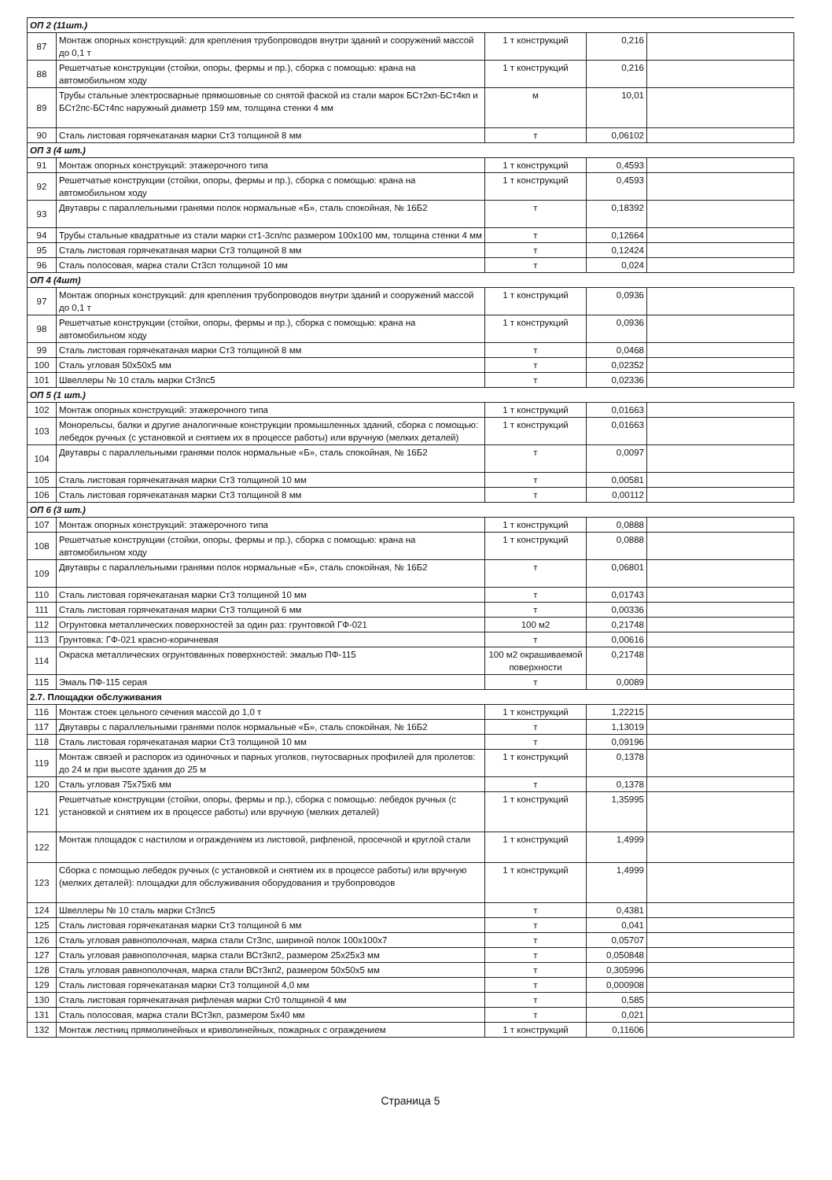| ОП 2 (11шт.) | | | | |
| 87 | Монтаж опорных конструкций: для крепления трубопроводов внутри зданий и сооружений массой до 0,1 т | 1 т конструкций | 0,216 | |
| 88 | Решетчатые конструкции (стойки, опоры, фермы и пр.), сборка с помощью: крана на автомобильном ходу | 1 т конструкций | 0,216 | |
| 89 | Трубы стальные электросварные прямошовные со снятой фаской из стали марок БСт2кп-БСт4кп и БСт2пс-БСт4пс наружный диаметр 159 мм, толщина стенки 4 мм | м | 10,01 | |
| 90 | Сталь листовая горячекатаная марки Ст3 толщиной 8 мм | т | 0,06102 | |
| ОП 3 (4 шт.) | | | | |
| 91 | Монтаж опорных конструкций: этажерочного типа | 1 т конструкций | 0,4593 | |
| 92 | Решетчатые конструкции (стойки, опоры, фермы и пр.), сборка с помощью: крана на автомобильном ходу | 1 т конструкций | 0,4593 | |
| 93 | Двутавры с параллельными гранями полок нормальные «Б», сталь спокойная, № 16Б2 | т | 0,18392 | |
| 94 | Трубы стальные квадратные из стали марки ст1-3сп/пс размером 100x100 мм, толщина стенки 4 мм | т | 0,12664 | |
| 95 | Сталь листовая горячекатаная марки Ст3 толщиной 8 мм | т | 0,12424 | |
| 96 | Сталь полосовая, марка стали Ст3сп толщиной 10 мм | т | 0,024 | |
| ОП 4 (4шт) | | | | |
| 97 | Монтаж опорных конструкций: для крепления трубопроводов внутри зданий и сооружений массой до 0,1 т | 1 т конструкций | 0,0936 | |
| 98 | Решетчатые конструкции (стойки, опоры, фермы и пр.), сборка с помощью: крана на автомобильном ходу | 1 т конструкций | 0,0936 | |
| 99 | Сталь листовая горячекатаная марки Ст3 толщиной 8 мм | т | 0,0468 | |
| 100 | Сталь угловая 50x50x5 мм | т | 0,02352 | |
| 101 | Швеллеры № 10 сталь марки Ст3пс5 | т | 0,02336 | |
| ОП 5 (1 шт.) | | | | |
| 102 | Монтаж опорных конструкций: этажерочного типа | 1 т конструкций | 0,01663 | |
| 103 | Монорельсы, балки и другие аналогичные конструкции промышленных зданий, сборка с помощью: лебедок ручных (с установкой и снятием их в процессе работы) или вручную (мелких деталей) | 1 т конструкций | 0,01663 | |
| 104 | Двутавры с параллельными гранями полок нормальные «Б», сталь спокойная, № 16Б2 | т | 0,0097 | |
| 105 | Сталь листовая горячекатаная марки Ст3 толщиной 10 мм | т | 0,00581 | |
| 106 | Сталь листовая горячекатаная марки Ст3 толщиной 8 мм | т | 0,00112 | |
| ОП 6 (3 шт.) | | | | |
| 107 | Монтаж опорных конструкций: этажерочного типа | 1 т конструкций | 0,0888 | |
| 108 | Решетчатые конструкции (стойки, опоры, фермы и пр.), сборка с помощью: крана на автомобильном ходу | 1 т конструкций | 0,0888 | |
| 109 | Двутавры с параллельными гранями полок нормальные «Б», сталь спокойная, № 16Б2 | т | 0,06801 | |
| 110 | Сталь листовая горячекатаная марки Ст3 толщиной 10 мм | т | 0,01743 | |
| 111 | Сталь листовая горячекатаная марки Ст3 толщиной 6 мм | т | 0,00336 | |
| 112 | Огрунтовка металлических поверхностей за один раз: грунтовкой ГФ-021 | 100 м2 | 0,21748 | |
| 113 | Грунтовка: ГФ-021 красно-коричневая | т | 0,00616 | |
| 114 | Окраска металлических огрунтованных поверхностей: эмалью ПФ-115 | 100 м2 окрашиваемой поверхности | 0,21748 | |
| 115 | Эмаль ПФ-115 серая | т | 0,0089 | |
| 2.7. Площадки обслуживания | | | | |
| 116 | Монтаж стоек цельного сечения массой до 1,0 т | 1 т конструкций | 1,22215 | |
| 117 | Двутавры с параллельными гранями полок нормальные «Б», сталь спокойная, № 16Б2 | т | 1,13019 | |
| 118 | Сталь листовая горячекатаная марки Ст3 толщиной 10 мм | т | 0,09196 | |
| 119 | Монтаж связей и распорок из одиночных и парных уголков, гнутосварных профилей для пролетов: до 24 м при высоте здания до 25 м | 1 т конструкций | 0,1378 | |
| 120 | Сталь угловая 75x75x6 мм | т | 0,1378 | |
| 121 | Решетчатые конструкции (стойки, опоры, фермы и пр.), сборка с помощью: лебедок ручных (с установкой и снятием их в процессе работы) или вручную (мелких деталей) | 1 т конструкций | 1,35995 | |
| 122 | Монтаж площадок с настилом и ограждением из листовой, рифленой, просечной и круглой стали | 1 т конструкций | 1,4999 | |
| 123 | Сборка с помощью лебедок ручных (с установкой и снятием их в процессе работы) или вручную (мелких деталей): площадки для обслуживания оборудования и трубопроводов | 1 т конструкций | 1,4999 | |
| 124 | Швеллеры № 10 сталь марки Ст3пс5 | т | 0,4381 | |
| 125 | Сталь листовая горячекатаная марки Ст3 толщиной 6 мм | т | 0,041 | |
| 126 | Сталь угловая равнополочная, марка стали Ст3пс, шириной полок 100x100x7 | т | 0,05707 | |
| 127 | Сталь угловая равнополочная, марка стали ВСт3кп2, размером 25x25x3 мм | т | 0,050848 | |
| 128 | Сталь угловая равнополочная, марка стали ВСт3кп2, размером 50x50x5 мм | т | 0,305996 | |
| 129 | Сталь листовая горячекатаная марки Ст3 толщиной 4,0 мм | т | 0,000908 | |
| 130 | Сталь листовая горячекатаная рифленая марки Ст0 толщиной 4 мм | т | 0,585 | |
| 131 | Сталь полосовая, марка стали ВСт3кп, размером 5x40 мм | т | 0,021 | |
| 132 | Монтаж лестниц прямолинейных и криволинейных, пожарных с ограждением | 1 т конструкций | 0,11606 | |
Страница 5